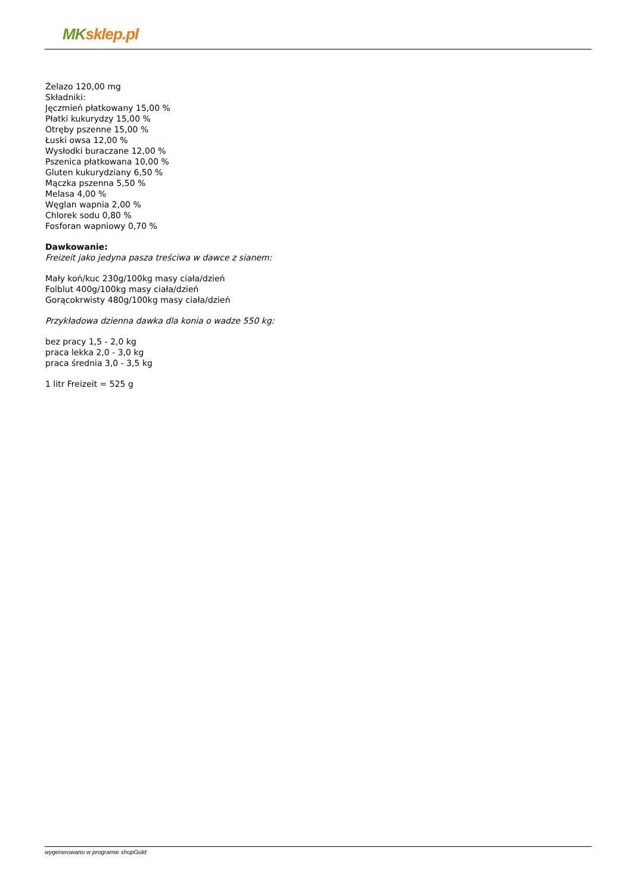MK sklep.pl
Żelazo 120,00 mg
Składniki:
Jęczmień płatkowany 15,00 %
Płatki kukurydzy 15,00 %
Otręby pszenne 15,00 %
Łuski owsa 12,00 %
Wysłodki buraczane 12,00 %
Pszenica płatkowana 10,00 %
Gluten kukurydziany 6,50 %
Mączka pszenna 5,50 %
Melasa 4,00 %
Węglan wapnia 2,00 %
Chlorek sodu 0,80 %
Fosforan wapniowy 0,70 %
Dawkowanie:
Freizeit jako jedyna pasza treściwa w dawce z sianem:
Mały koń/kuc 230g/100kg masy ciała/dzień
Folblut 400g/100kg masy ciała/dzień
Gorącokrwisty 480g/100kg masy ciała/dzień
Przykładowa dzienna dawka dla konia o wadze 550 kg:
bez pracy 1,5 - 2,0 kg
praca lekka 2,0 - 3,0 kg
praca średnia 3,0 - 3,5 kg
1 litr Freizeit = 525 g
wygenerowano w programie shopGold